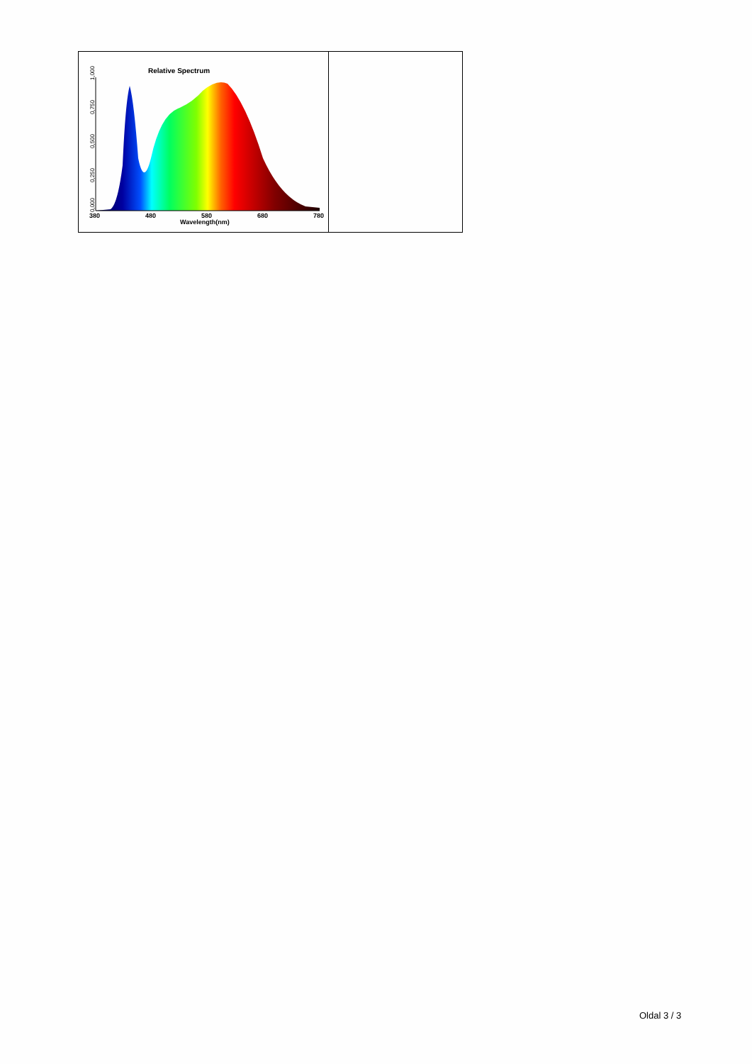| Relative Spectrum 1,000 0,750 0,500 0,250 0,000 380 480 580 680 780 Wavelength(nm) | |
Oldal 3 / 3